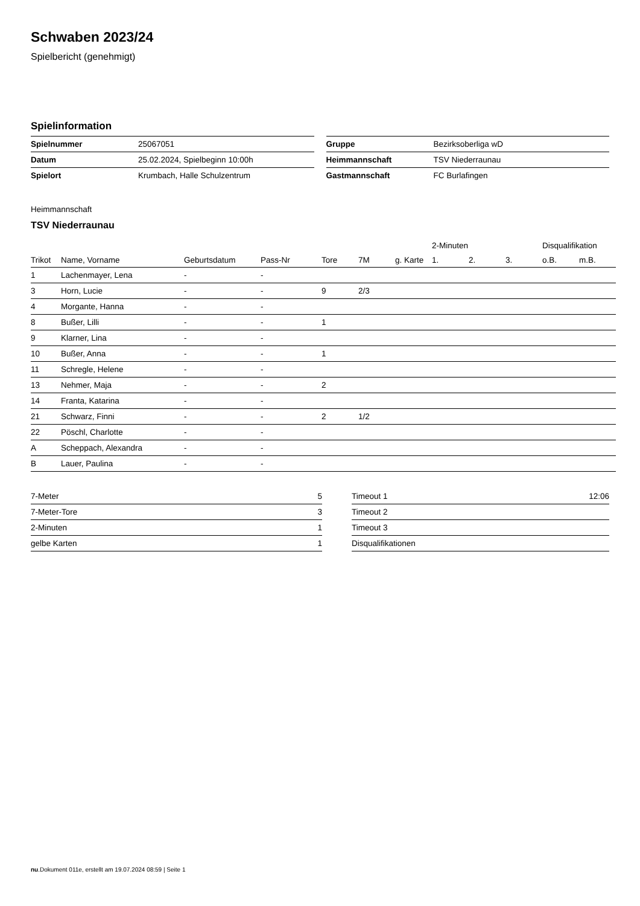Schwaben 2023/24
Spielbericht (genehmigt)
Spielinformation
| Spielnummer | 25067051 |
| Datum | 25.02.2024, Spielbeginn 10:00h |
| Spielort | Krumbach, Halle Schulzentrum |
| Gruppe | Bezirksoberliga wD |
| Heimmannschaft | TSV Niederraunau |
| Gastmannschaft | FC Burlafingen |
Heimmannschaft
TSV Niederraunau
| | | | | | | | 2-Minuten | | | Disqualifikation | |
| --- | --- | --- | --- | --- | --- | --- | --- | --- | --- | --- | --- |
| Trikot | Name, Vorname | Geburtsdatum | Pass-Nr | Tore | 7M | g. Karte | 1. | 2. | 3. | o.B. | m.B. |
| 1 | Lachenmayer, Lena | - | - | | | | | | | | |
| 3 | Horn, Lucie | - | - | 9 | 2/3 | | | | | | |
| 4 | Morgante, Hanna | - | - | | | | | | | | |
| 8 | Bußer, Lilli | - | - | 1 | | | | | | | |
| 9 | Klarner, Lina | - | - | | | | | | | | |
| 10 | Bußer, Anna | - | - | 1 | | | | | | | |
| 11 | Schregle, Helene | - | - | | | | | | | | |
| 13 | Nehmer, Maja | - | - | 2 | | | | | | | |
| 14 | Franta, Katarina | - | - | | | | | | | | |
| 21 | Schwarz, Finni | - | - | 2 | 1/2 | | | | | | |
| 22 | Pöschl, Charlotte | - | - | | | | | | | | |
| A | Scheppach, Alexandra | - | - | | | | | | | | |
| B | Lauer, Paulina | - | - | | | | | | | | |
| 7-Meter | 5 |
| 7-Meter-Tore | 3 |
| 2-Minuten | 1 |
| gelbe Karten | 1 |
| Timeout 1 | 12:06 |
| Timeout 2 | |
| Timeout 3 | |
| Disqualifikationen | |
nu.Dokument 011e, erstellt am 19.07.2024 08:59 | Seite 1